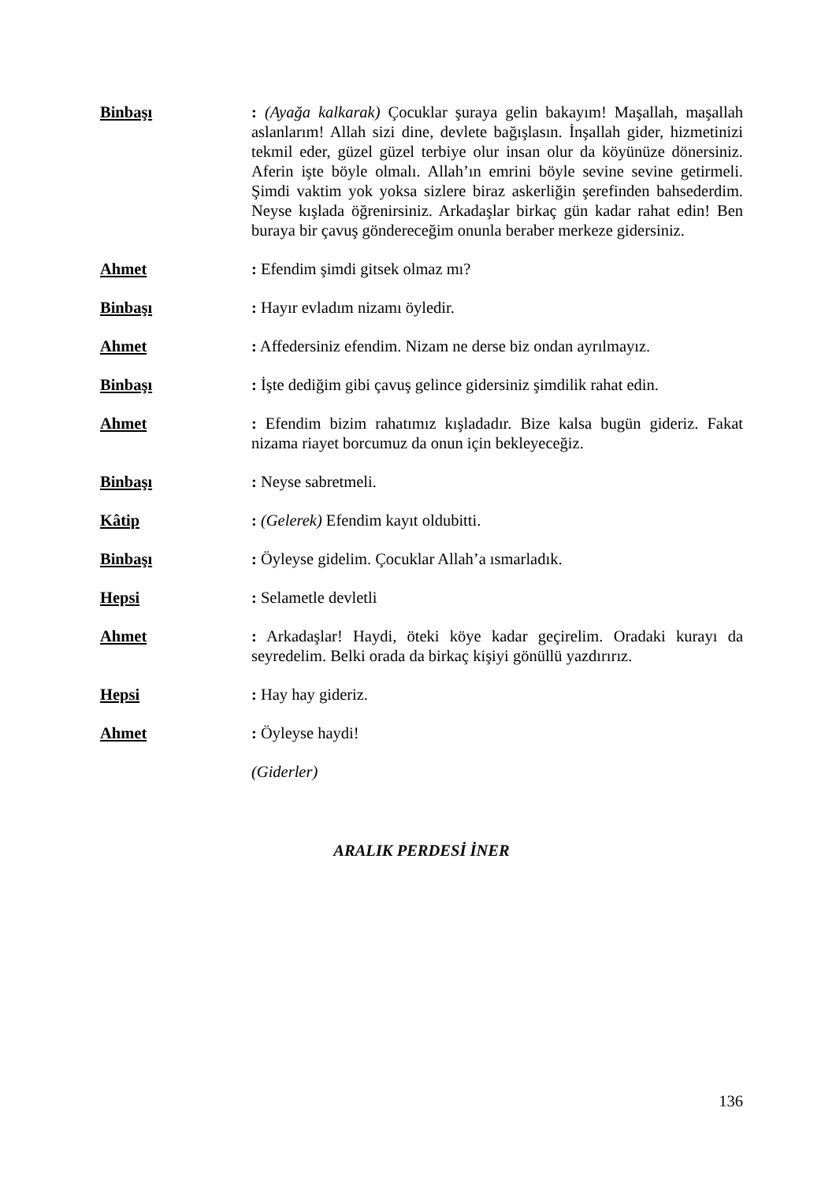Binbaşı : (Ayağa kalkarak) Çocuklar şuraya gelin bakayım! Maşallah, maşallah aslanlarım! Allah sizi dine, devlete bağışlasın. İnşallah gider, hizmetinizi tekmil eder, güzel güzel terbiye olur insan olur da köyünüze dönersiniz. Aferin işte böyle olmalı. Allah’ın emrini böyle sevine sevine getirmeli. Şimdi vaktim yok yoksa sizlere biraz askerliğin şerefinden bahsederdim. Neyse kışlada öğrenirsiniz. Arkadaşlar birkaç gün kadar rahat edin! Ben buraya bir çavuş göndereceğim onunla beraber merkeze gidersiniz.
Ahmet : Efendim şimdi gitsek olmaz mı?
Binbaşı : Hayır evladım nizamı öyledir.
Ahmet : Affedersiniz efendim. Nizam ne derse biz ondan ayrılmayız.
Binbaşı : İşte dediğim gibi çavuş gelince gidersiniz şimdilik rahat edin.
Ahmet : Efendim bizim rahatımız kışladadır. Bize kalsa bugün gideriz. Fakat nizama riayet borcumuz da onun için bekleyeceğiz.
Binbaşı : Neyse sabretmeli.
Kâtip : (Gelerek) Efendim kayıt oldubitti.
Binbaşı : Öyleyse gidelim. Çocuklar Allah’a ısmarladık.
Hepsi : Selametle devletli
Ahmet : Arkadaşlar! Haydi, öteki köye kadar geçirelim. Oradaki kurayı da seyredelim. Belki orada da birkaç kişiyi gönüllü yazdırırız.
Hepsi : Hay hay gideriz.
Ahmet : Öyleyse haydi!
(Giderler)
ARALIK PERDESİ İNER
136